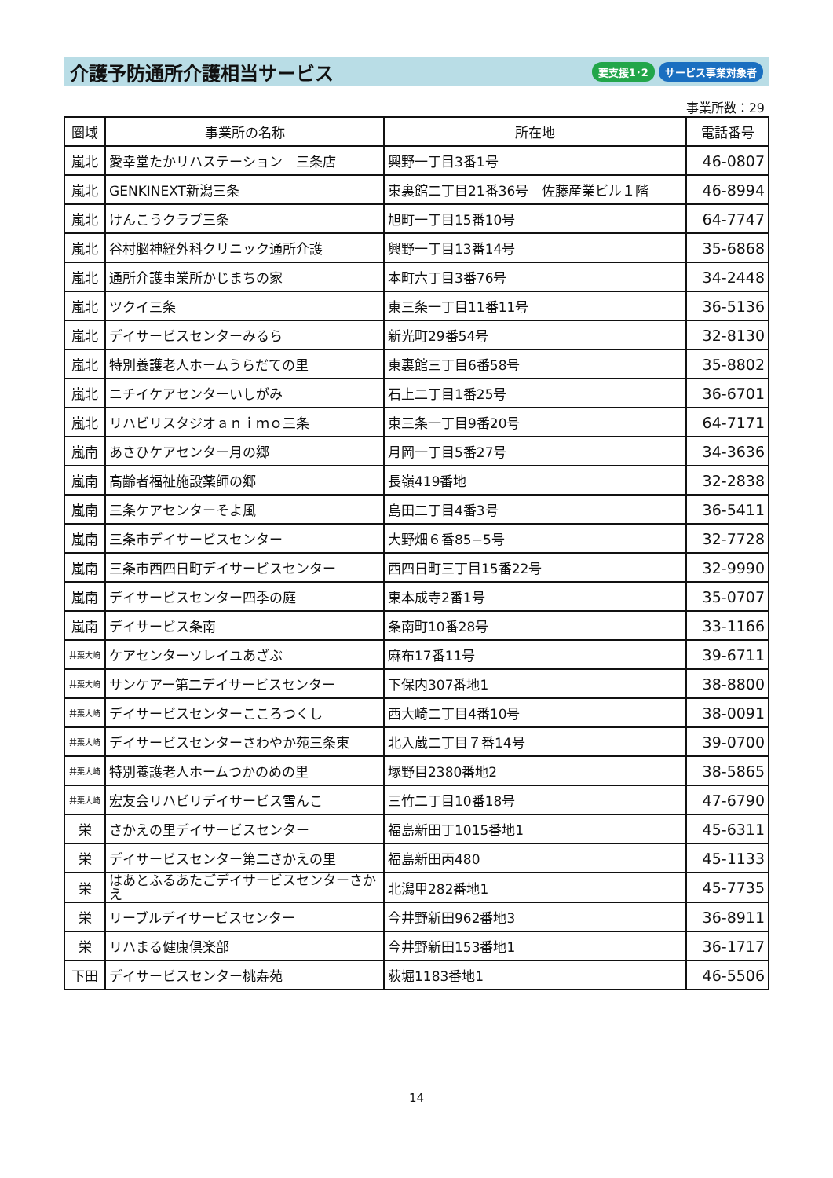介護予防通所介護相当サービス
要支援1･2 サービス事業対象者
事業所数：29
| 圏域 | 事業所の名称 | 所在地 | 電話番号 |
| --- | --- | --- | --- |
| 嵐北 | 愛幸堂たかリハステーション 三条店 | 興野一丁目3番1号 | 46-0807 |
| 嵐北 | GENKINEXT新潟三条 | 東裏館二丁目21番36号 佐藤産業ビル１階 | 46-8994 |
| 嵐北 | けんこうクラブ三条 | 旭町一丁目15番10号 | 64-7747 |
| 嵐北 | 谷村脳神経外科クリニック通所介護 | 興野一丁目13番14号 | 35-6868 |
| 嵐北 | 通所介護事業所かじまちの家 | 本町六丁目3番76号 | 34-2448 |
| 嵐北 | ツクイ三条 | 東三条一丁目11番11号 | 36-5136 |
| 嵐北 | デイサービスセンターみるら | 新光町29番54号 | 32-8130 |
| 嵐北 | 特別養護老人ホームうらだての里 | 東裏館三丁目6番58号 | 35-8802 |
| 嵐北 | ニチイケアセンターいしがみ | 石上二丁目1番25号 | 36-6701 |
| 嵐北 | リハビリスタジオａｎｉｍｏ三条 | 東三条一丁目9番20号 | 64-7171 |
| 嵐南 | あさひケアセンター月の郷 | 月岡一丁目5番27号 | 34-3636 |
| 嵐南 | 高齢者福祉施設薬師の郷 | 長嶺419番地 | 32-2838 |
| 嵐南 | 三条ケアセンターそよ風 | 島田二丁目4番3号 | 36-5411 |
| 嵐南 | 三条市デイサービスセンター | 大野畑６番85−5号 | 32-7728 |
| 嵐南 | 三条市西四日町デイサービスセンター | 西四日町三丁目15番22号 | 32-9990 |
| 嵐南 | デイサービスセンター四季の庭 | 東本成寺2番1号 | 35-0707 |
| 嵐南 | デイサービス条南 | 条南町10番28号 | 33-1166 |
| 井栗大崎 | ケアセンターソレイユあざぶ | 麻布17番11号 | 39-6711 |
| 井栗大崎 | サンケアー第二デイサービスセンター | 下保内307番地1 | 38-8800 |
| 井栗大崎 | デイサービスセンターこころつくし | 西大崎二丁目4番10号 | 38-0091 |
| 井栗大崎 | デイサービスセンターさわやか苑三条東 | 北入蔵二丁目７番14号 | 39-0700 |
| 井栗大崎 | 特別養護老人ホームつかのめの里 | 塚野目2380番地2 | 38-5865 |
| 井栗大崎 | 宏友会リハビリデイサービス雪んこ | 三竹二丁目10番18号 | 47-6790 |
| 栄 | さかえの里デイサービスセンター | 福島新田丁1015番地1 | 45-6311 |
| 栄 | デイサービスセンター第二さかえの里 | 福島新田丙480 | 45-1133 |
| 栄 | はあとふるあたごデイサービスセンターさかえ | 北潟甲282番地1 | 45-7735 |
| 栄 | リーブルデイサービスセンター | 今井野新田962番地3 | 36-8911 |
| 栄 | リハまる健康倶楽部 | 今井野新田153番地1 | 36-1717 |
| 下田 | デイサービスセンター桃寿苑 | 荻堀1183番地1 | 46-5506 |
14